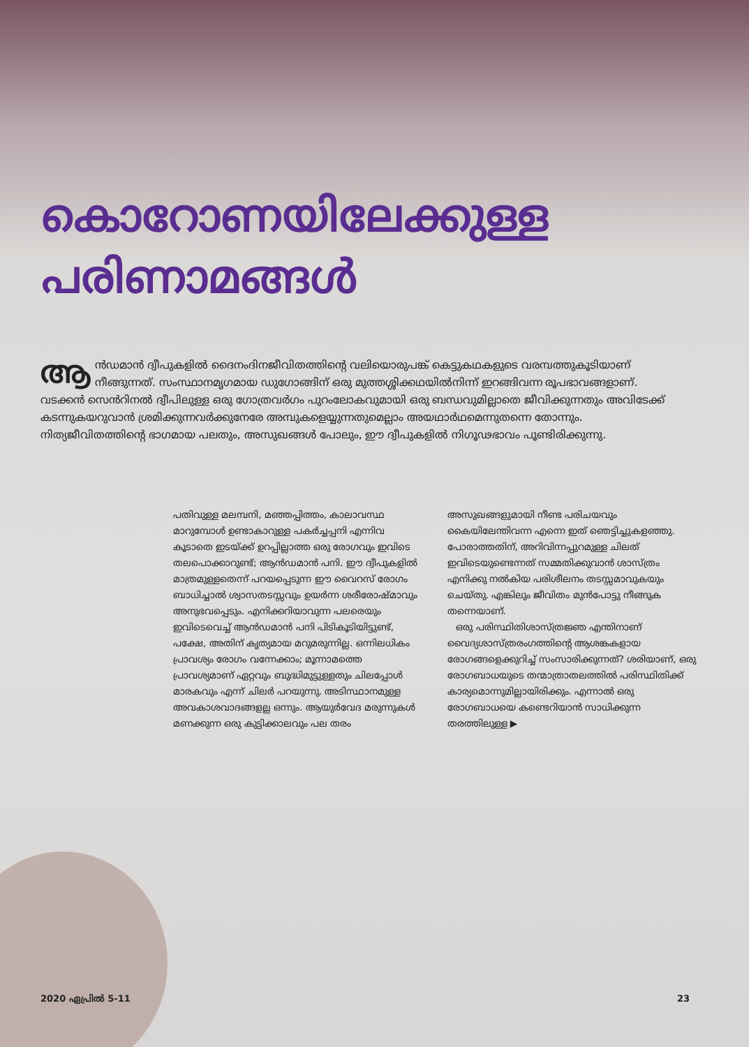കൊറോണയിലേക്കുള്ള
പരിണാമങ്ങൾ
ആൻഡമാൻ ദ്വീപുകളിൽ ദൈനംദിനജീവിതത്തിന്റെ വലിയൊരുപങ്ക് കെട്ടുകഥകളുടെ വരമ്പത്തുകൂടിയാണ് നീങ്ങുന്നത്. സംസ്ഥാനമൃഗമായ ഡുഗോങ്ങിന് ഒരു മുത്തശ്ശിക്കഥയിൽനിന്ന് ഇറങ്ങിവന്ന രൂപഭാവങ്ങളാണ്. വടക്കൻ സെൻറിനൽ ദ്വീപിലുള്ള ഒരു ഗോത്രവർഗം പുറംലോകവുമായി ഒരു ബന്ധവുമില്ലാതെ ജീവിക്കുന്നതും അവിടേക്ക് കടന്നുകയറുവാൻ ശ്രമിക്കുന്നവർക്കുനേരേ അമ്പുകളെയ്യുന്നതുമെല്ലാം അയഥാർഥമെന്നുതന്നെ തോന്നും. നിത്യജീവിതത്തിന്റെ ഭാഗമായ പലതും, അസുഖങ്ങൾ പോലും, ഈ ദ്വീപുകളിൽ നിഗൂഢഭാവം പൂണ്ടിരിക്കുന്നു.
പതിവുള്ള മലമ്പനി, മഞ്ഞപ്പിത്തം, കാലാവസ്ഥ മാറുമ്പോൾ ഉണ്ടാകാറുള്ള പകർച്ചപ്പനി എന്നിവ കൂടാതെ ഇടയ്ക്ക് ഉറപ്പില്ലാത്ത ഒരു രോഗവും ഇവിടെ തലപൊക്കാറുണ്ട്; ആൻഡമാൻ പനി. ഈ ദ്വീപുകളിൽ മാത്രമുള്ളതെന്ന് പറയപ്പെടുന്ന ഈ വൈറസ് രോഗം ബാധിച്ചാൽ ശ്വാസതടസ്സവും ഉയർന്ന ശരീരോഷ്മാവും അനുഭവപ്പെടും. എനിക്കറിയാവുന്ന പലരെയും ഇവിടെവെച്ച് ആൻഡമാൻ പനി പിടികൂടിയിട്ടുണ്ട്, പക്ഷേ, അതിന് കൃത്യമായ മറുമരുന്നില്ല. ഒന്നിലധികം പ്രാവശ്യം രോഗം വന്നേക്കാം; മൂന്നാമത്തെ പ്രാവശ്യമാണ് ഏറ്റവും ബുദ്ധിമുട്ടുള്ളതും ചിലപ്പോൾ മാരകവും എന്ന് ചിലർ പറയുന്നു. അടിസ്ഥാനമുള്ള അവകാശവാദങ്ങളല്ല ഒന്നും. ആയുർവേദ മരുന്നുകൾ മണക്കുന്ന ഒരു കുട്ടിക്കാലവും പല തരം അസുഖങ്ങളുമായി നീണ്ട പരിചയവും കൈയിലേന്തിവന്ന എന്നെ ഇത് ഞെട്ടിച്ചുകളഞ്ഞു. പോരാത്തതിന്, അറിവിന്നപ്പുറമുള്ള ചിലത് ഇവിടെയുണ്ടെന്നത് സമ്മതിക്കുവാൻ ശാസ്ത്രം എനിക്കു നൽകിയ പരിശീലനം തടസ്സമാവുകയും ചെയ്തു. എങ്കിലും ജീവിതം മുൻപോട്ടു നീങ്ങുക തന്നെയാണ്.
ഒരു പരിസ്ഥിതിശാസ്ത്രജ്ഞ എന്തിനാണ് വൈദ്യശാസ്ത്രരംഗത്തിന്റെ ആശങ്കകളായ രോഗങ്ങളെക്കുറിച്ച് സംസാരിക്കുന്നത്? ശരിയാണ്, ഒരു രോഗബാധയുടെ തന്മാത്രാതലത്തിൽ പരിസ്ഥിതിക്ക് കാര്യമൊന്നുമില്ലായിരിക്കും. എന്നാൽ ഒരു രോഗബാധയെ കണ്ടെറിയാൻ സാധിക്കുന്ന തരത്തിലുള്ള ▶
2020 ഏപ്രിൽ 5-11 23